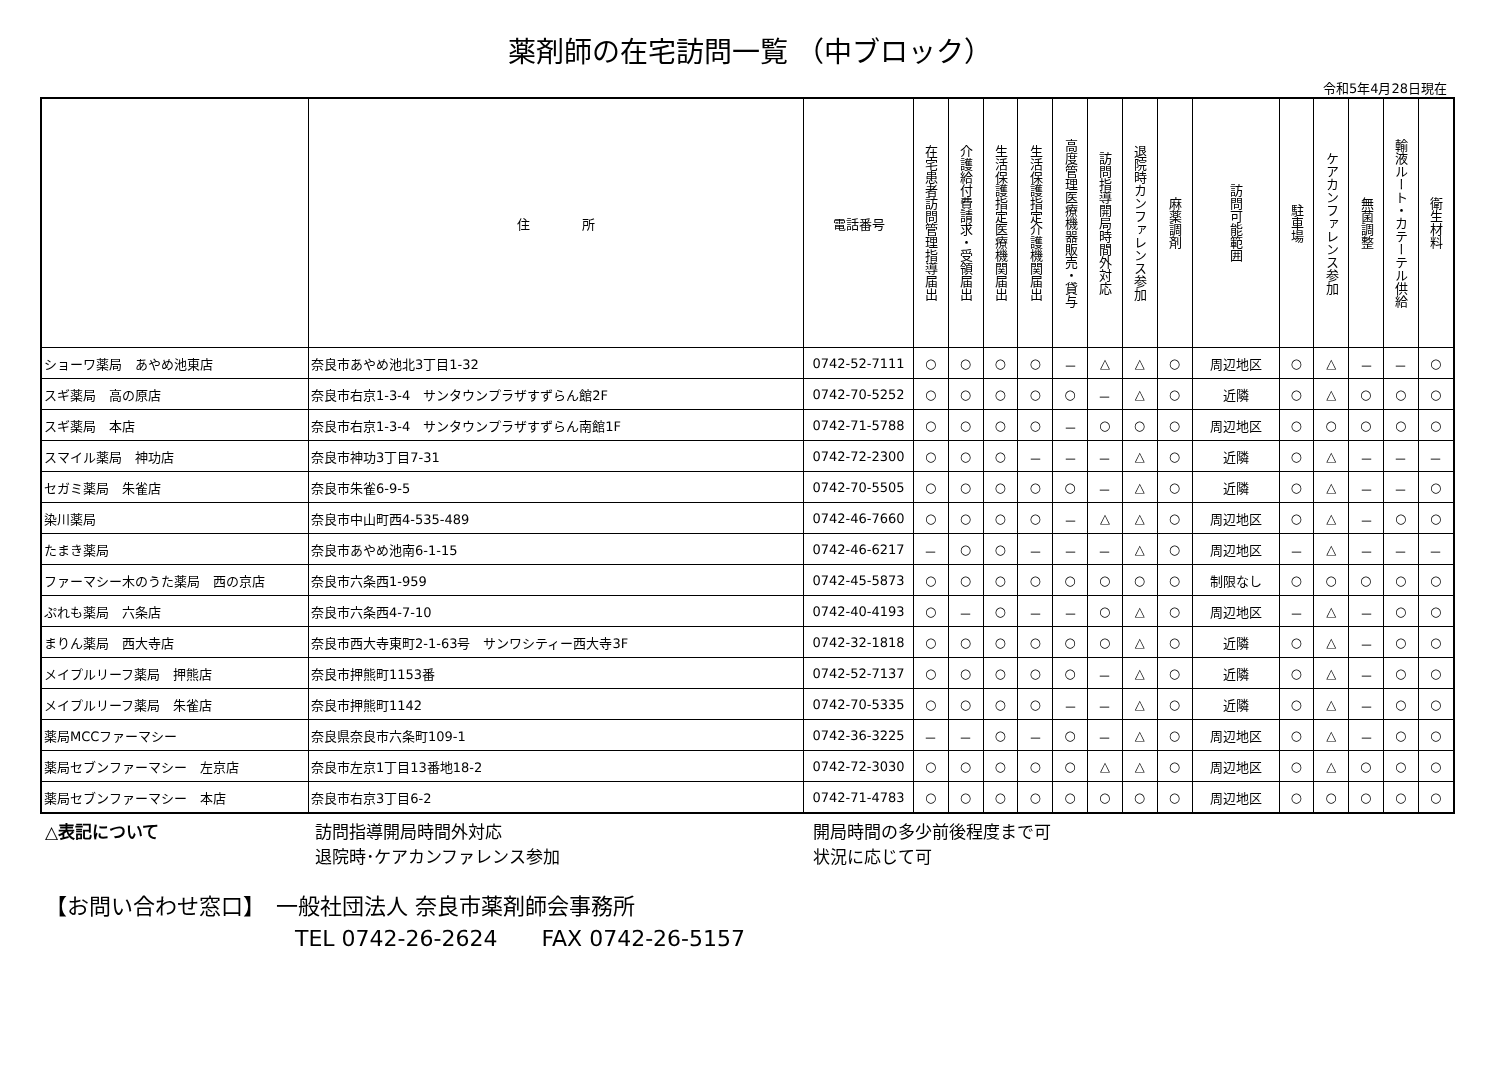薬剤師の在宅訪問一覧 （中ブロック）
令和5年4月28日現在
| | 住 所 | 電話番号 | 在宅患者訪問管理指導届出 | 介護給付費請求・受領届出 | 生活保護指定医療機関届出 | 生活保護指定介護機関届出 | 高度管理医療機器販売・貸与 | 訪問指導開局時間外対応 | 退院時カンファレンス参加 | 麻薬調剤 | 訪問可能範囲 | 駐車場 | ケアカンファレンス参加 | 無菌調整 | 輸液ルート・カテーテル供給 | 衛生材料 |
| --- | --- | --- | --- | --- | --- | --- | --- | --- | --- | --- | --- | --- | --- | --- | --- | --- |
| ショーワ薬局 あやめ池東店 | 奈良市あやめ池北3丁目1-32 | 0742-52-7111 | ○ | ○ | ○ | ○ | － | △ | △ | ○ | 周辺地区 | ○ | △ | － | － | ○ |
| スギ薬局 高の原店 | 奈良市右京1-3-4 サンタウンプラザすずらん館2F | 0742-70-5252 | ○ | ○ | ○ | ○ | ○ | － | △ | ○ | 近隣 | ○ | △ | ○ | ○ | ○ |
| スギ薬局 本店 | 奈良市右京1-3-4 サンタウンプラザすずらん南館1F | 0742-71-5788 | ○ | ○ | ○ | ○ | － | ○ | ○ | ○ | 周辺地区 | ○ | ○ | ○ | ○ | ○ |
| スマイル薬局 神功店 | 奈良市神功3丁目7-31 | 0742-72-2300 | ○ | ○ | ○ | － | － | － | △ | ○ | 近隣 | ○ | △ | － | － | － |
| セガミ薬局 朱雀店 | 奈良市朱雀6-9-5 | 0742-70-5505 | ○ | ○ | ○ | ○ | ○ | － | △ | ○ | 近隣 | ○ | △ | － | － | ○ |
| 染川薬局 | 奈良市中山町西4-535-489 | 0742-46-7660 | ○ | ○ | ○ | ○ | － | △ | △ | ○ | 周辺地区 | ○ | △ | － | ○ | ○ |
| たまき薬局 | 奈良市あやめ池南6-1-15 | 0742-46-6217 | － | ○ | ○ | － | － | － | △ | ○ | 周辺地区 | － | △ | － | － | － |
| ファーマシー木のうた薬局 西の京店 | 奈良市六条西1-959 | 0742-45-5873 | ○ | ○ | ○ | ○ | ○ | ○ | ○ | ○ | 制限なし | ○ | ○ | ○ | ○ | ○ |
| ぷれも薬局 六条店 | 奈良市六条西4-7-10 | 0742-40-4193 | ○ | － | ○ | － | － | ○ | △ | ○ | 周辺地区 | － | △ | － | ○ | ○ |
| まりん薬局 西大寺店 | 奈良市西大寺東町2-1-63号 サンワシティー西大寺3F | 0742-32-1818 | ○ | ○ | ○ | ○ | ○ | ○ | △ | ○ | 近隣 | ○ | △ | － | ○ | ○ |
| メイプルリーフ薬局 押熊店 | 奈良市押熊町1153番 | 0742-52-7137 | ○ | ○ | ○ | ○ | ○ | － | △ | ○ | 近隣 | ○ | △ | － | ○ | ○ |
| メイプルリーフ薬局 朱雀店 | 奈良市押熊町1142 | 0742-70-5335 | ○ | ○ | ○ | ○ | － | － | △ | ○ | 近隣 | ○ | △ | － | ○ | ○ |
| 薬局MCCファーマシー | 奈良県奈良市六条町109-1 | 0742-36-3225 | － | － | ○ | － | ○ | － | △ | ○ | 周辺地区 | ○ | △ | － | ○ | ○ |
| 薬局セブンファーマシー 左京店 | 奈良市左京1丁目13番地18-2 | 0742-72-3030 | ○ | ○ | ○ | ○ | ○ | △ | △ | ○ | 周辺地区 | ○ | △ | ○ | ○ | ○ |
| 薬局セブンファーマシー 本店 | 奈良市右京3丁目6-2 | 0742-71-4783 | ○ | ○ | ○ | ○ | ○ | ○ | ○ | ○ | 周辺地区 | ○ | ○ | ○ | ○ | ○ |
△表記について 訪問指導開局時間外対応
退院時･ケアカンファレンス参加
開局時間の多少前後程度まで可
状況に応じて可
【お問い合わせ窓口】　一般社団法人 奈良市薬剤師会事務所
TEL 0742-26-2624　　FAX 0742-26-5157